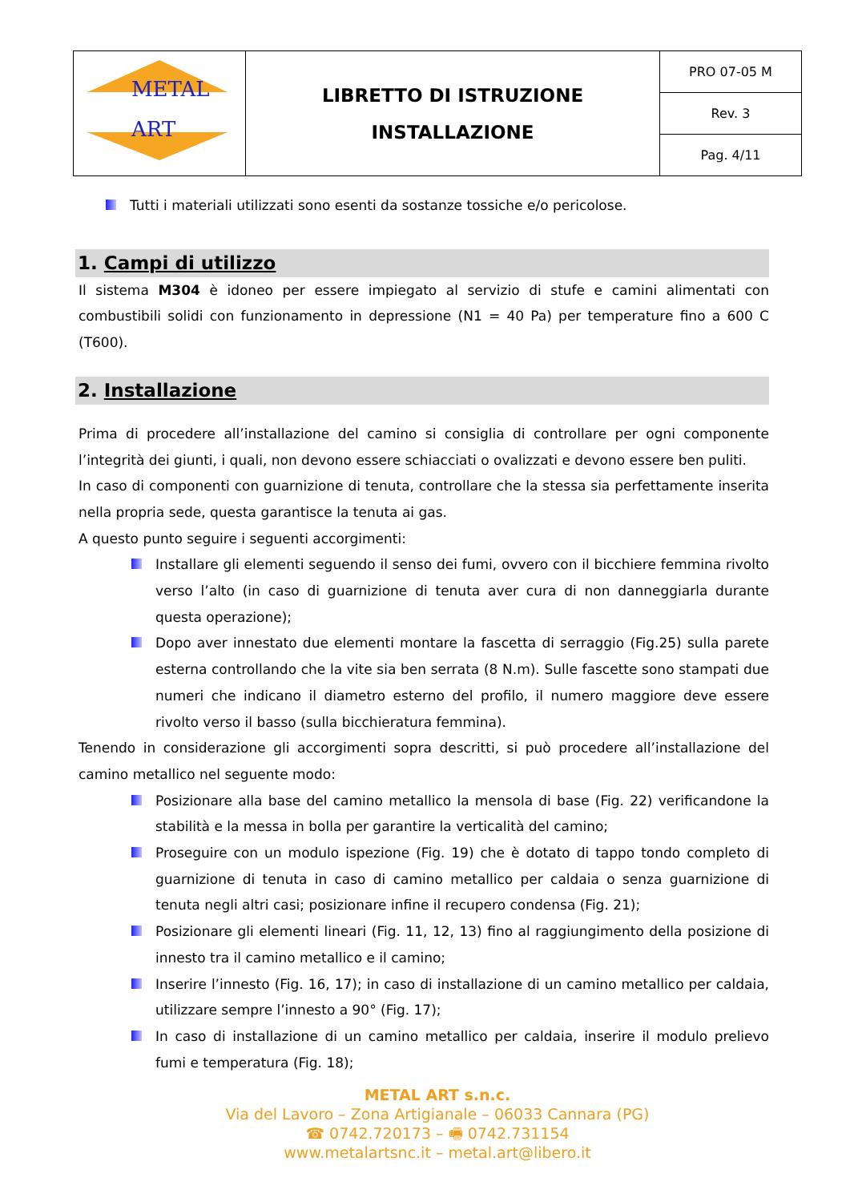| METAL ART | LIBRETTO DI ISTRUZIONE INSTALLAZIONE | PRO 07-05 M |
| | | Rev. 3 |
| | | Pag. 4/11 |
Tutti i materiali utilizzati sono esenti da sostanze tossiche e/o pericolose.
1. Campi di utilizzo
Il sistema M304 è idoneo per essere impiegato al servizio di stufe e camini alimentati con combustibili solidi con funzionamento in depressione (N1 = 40 Pa) per temperature fino a 600 C (T600).
2. Installazione
Prima di procedere all’installazione del camino si consiglia di controllare per ogni componente l’integrità dei giunti, i quali, non devono essere schiacciati o ovalizzati e devono essere ben puliti.
In caso di componenti con guarnizione di tenuta, controllare che la stessa sia perfettamente inserita nella propria sede, questa garantisce la tenuta ai gas.
A questo punto seguire i seguenti accorgimenti:
Installare gli elementi seguendo il senso dei fumi, ovvero con il bicchiere femmina rivolto verso l’alto (in caso di guarnizione di tenuta aver cura di non danneggiarla durante questa operazione);
Dopo aver innestato due elementi montare la fascetta di serraggio (Fig.25) sulla parete esterna controllando che la vite sia ben serrata (8 N.m). Sulle fascette sono stampati due numeri che indicano il diametro esterno del profilo, il numero maggiore deve essere rivolto verso il basso (sulla bicchieratura femmina).
Tenendo in considerazione gli accorgimenti sopra descritti, si può procedere all’installazione del camino metallico nel seguente modo:
Posizionare alla base del camino metallico la mensola di base (Fig. 22) verificandone la stabilità e la messa in bolla per garantire la verticalità del camino;
Proseguire con un modulo ispezione (Fig. 19) che è dotato di tappo tondo completo di guarnizione di tenuta in caso di camino metallico per caldaia o senza guarnizione di tenuta negli altri casi; posizionare infine il recupero condensa (Fig. 21);
Posizionare gli elementi lineari (Fig. 11, 12, 13) fino al raggiungimento della posizione di innesto tra il camino metallico e il camino;
Inserire l’innesto (Fig. 16, 17); in caso di installazione di un camino metallico per caldaia, utilizzare sempre l’innesto a 90° (Fig. 17);
In caso di installazione di un camino metallico per caldaia, inserire il modulo prelievo fumi e temperatura (Fig. 18);
METAL ART s.n.c.
Via del Lavoro – Zona Artigianale – 06033 Cannara (PG)
☎ 0742.720173 – 🖷 0742.731154
www.metalartsnc.it – metal.art@libero.it